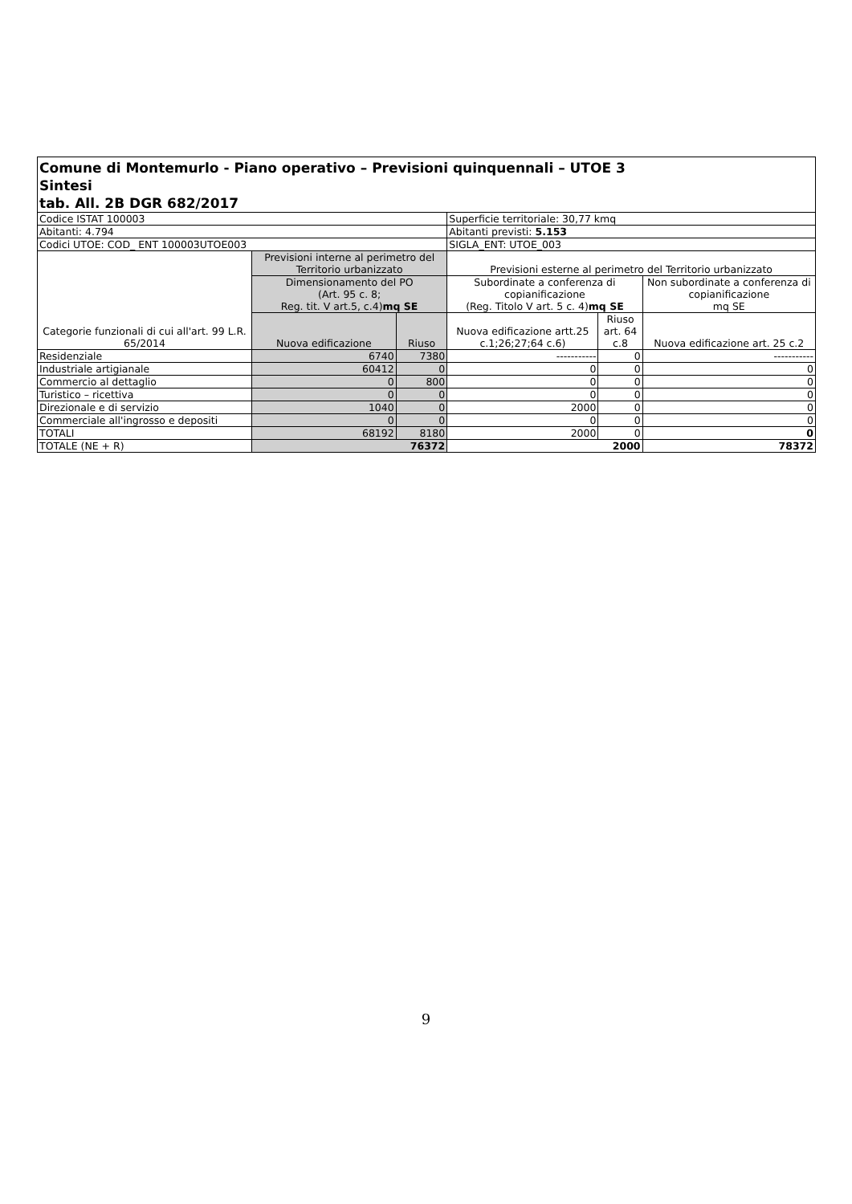| Comune di Montemurlo - Piano operativo – Previsioni quinquennali – UTOE 3 Sintesi tab. All. 2B DGR 682/2017 | | | | | |
| --- | --- | --- | --- | --- | --- |
| Codice ISTAT 100003 | | | Superficie territoriale: 30,77 kmq | | |
| Abitanti: 4.794 | | | Abitanti previsti: 5.153 | | |
| Codici UTOE: COD_ ENT 100003UTOE003 | | | SIGLA_ENT: UTOE_003 | | |
| Categorie funzionali di cui all'art. 99 L.R. 65/2014 | Previsioni interne al perimetro del Territorio urbanizzato | | Previsioni esterne al perimetro del Territorio urbanizzato | | |
| | Dimensionamento del PO (Art. 95 c. 8; Reg. tit. V art.5, c.4) mq SE | | Subordinate a conferenza di copianificazione (Reg. Titolo V art. 5 c. 4) mq SE | | Non subordinate a conferenza di copianificazione mq SE |
| | Nuova edificazione | Riuso | Nuova edificazione artt.25 c.1;26;27;64 c.6) | Riuso art. 64 c.8 | Nuova edificazione art. 25 c.2 |
| Residenziale | 6740 | 7380 | ----------- | 0 | ----------- |
| Industriale artigianale | 60412 | 0 | 0 | 0 | 0 |
| Commercio al dettaglio | 0 | 800 | 0 | 0 | 0 |
| Turistico – ricettiva | 0 | 0 | 0 | 0 | 0 |
| Direzionale e di servizio | 1040 | 0 | 2000 | 0 | 0 |
| Commerciale all'ingrosso e depositi | 0 | 0 | 0 | 0 | 0 |
| TOTALI | 68192 | 8180 | 2000 | 0 | 0 |
| TOTALE (NE + R) | 76372 | | 2000 | | 78372 |
9